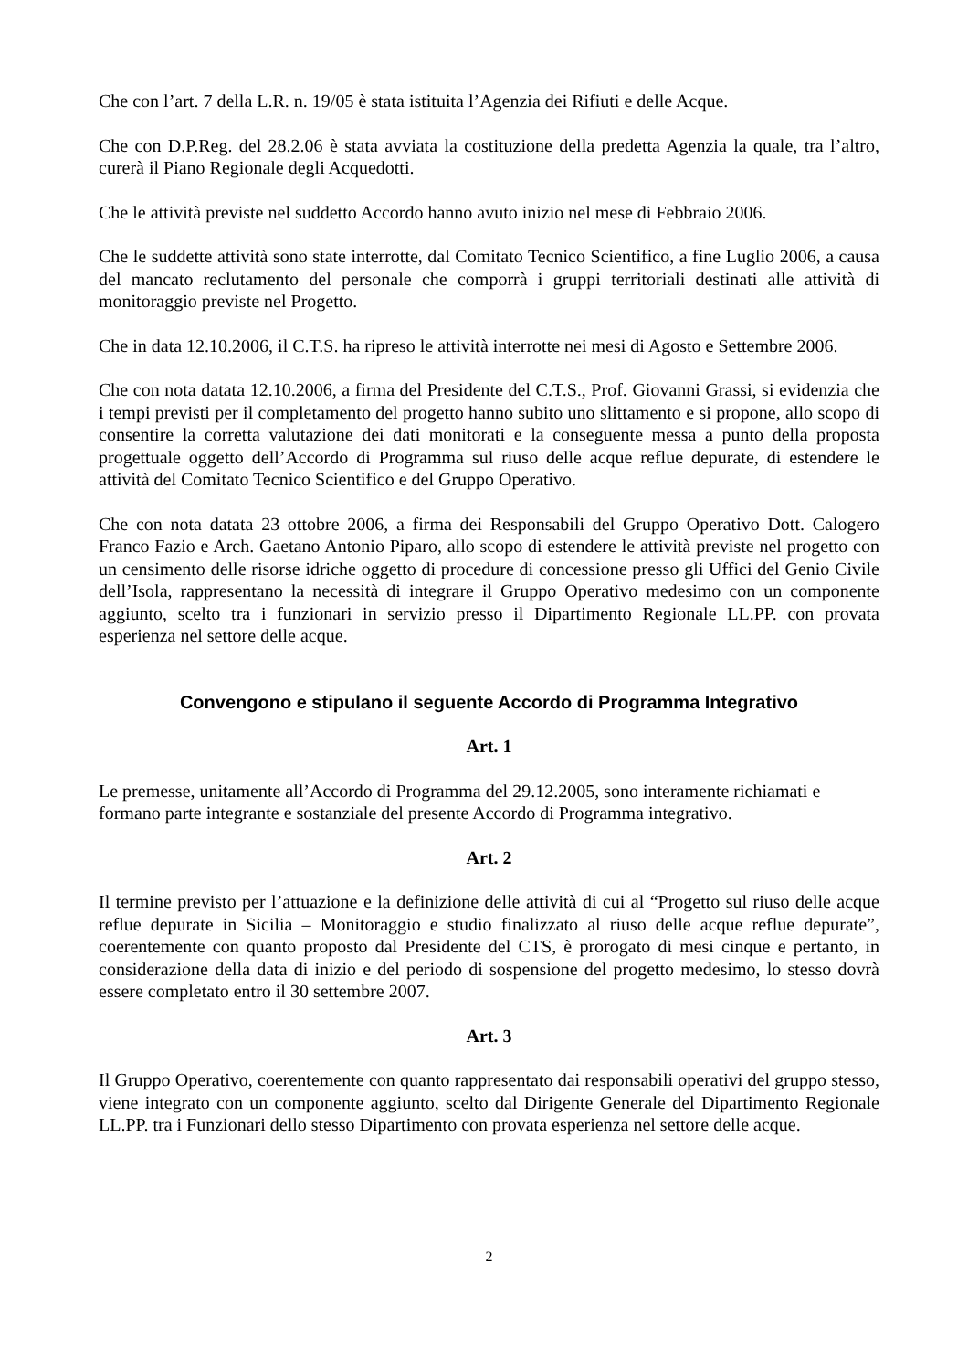Che con l’art. 7 della L.R. n. 19/05 è stata istituita l’Agenzia dei Rifiuti e delle Acque.
Che con D.P.Reg. del 28.2.06 è stata avviata la costituzione della predetta Agenzia la quale, tra l’altro, curerà il Piano Regionale degli Acquedotti.
Che le attività previste nel suddetto Accordo hanno avuto inizio nel mese di Febbraio 2006.
Che le suddette attività sono state interrotte, dal Comitato Tecnico Scientifico, a fine Luglio 2006, a causa del mancato reclutamento del personale che comporrà i gruppi territoriali destinati alle attività di monitoraggio previste nel Progetto.
Che in data 12.10.2006, il C.T.S. ha ripreso le attività interrotte nei mesi di Agosto e Settembre 2006.
Che con nota datata 12.10.2006, a firma del Presidente del C.T.S., Prof. Giovanni Grassi, si evidenzia che i tempi previsti per il completamento del progetto hanno subito uno slittamento e si propone, allo scopo di consentire la corretta valutazione dei dati monitorati e la conseguente messa a punto della proposta progettuale oggetto dell’Accordo di Programma sul riuso delle acque reflue depurate, di estendere le attività del Comitato Tecnico Scientifico e del Gruppo Operativo.
Che con nota datata 23 ottobre 2006, a firma dei Responsabili del Gruppo Operativo Dott. Calogero Franco Fazio e Arch. Gaetano Antonio Piparo, allo scopo di estendere le attività previste nel progetto con un censimento delle risorse idriche oggetto di procedure di concessione presso gli Uffici del Genio Civile dell’Isola, rappresentano la necessità di integrare il Gruppo Operativo medesimo con un componente aggiunto, scelto tra i funzionari in servizio presso il Dipartimento Regionale LL.PP. con provata esperienza nel settore delle acque.
Convengono e stipulano il seguente Accordo di Programma Integrativo
Art. 1
Le premesse, unitamente all’Accordo di Programma del 29.12.2005, sono interamente richiamati e formano parte integrante e sostanziale del presente Accordo di Programma integrativo.
Art. 2
Il termine previsto per l’attuazione e la definizione delle attività di cui al “Progetto sul riuso delle acque reflue depurate in Sicilia – Monitoraggio e studio finalizzato al riuso delle acque reflue depurate”, coerentemente con quanto proposto dal Presidente del CTS, è prorogato di mesi cinque e pertanto, in considerazione della data di inizio e del periodo di sospensione del progetto medesimo, lo stesso dovrà essere completato entro il 30 settembre 2007.
Art. 3
Il Gruppo Operativo, coerentemente con quanto rappresentato dai responsabili operativi del gruppo stesso, viene integrato con un componente aggiunto, scelto dal Dirigente Generale del Dipartimento Regionale LL.PP. tra i Funzionari dello stesso Dipartimento con provata esperienza nel settore delle acque.
2